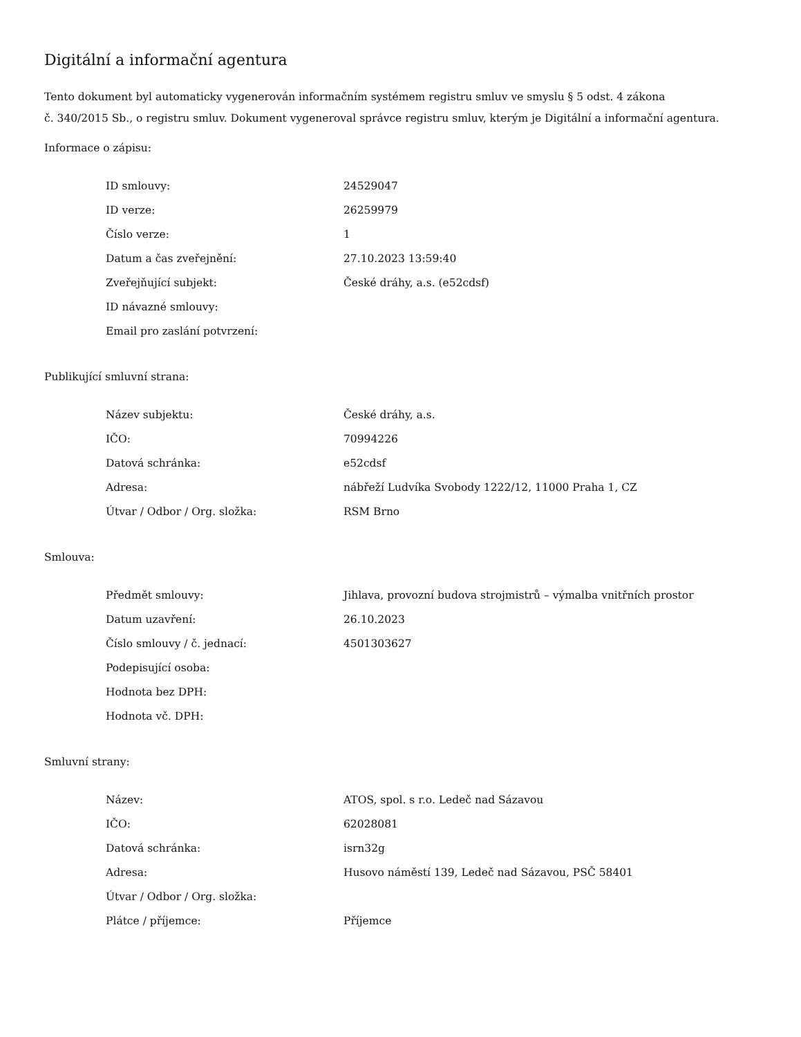Digitální a informační agentura
Tento dokument byl automaticky vygenerován informačním systémem registru smluv ve smyslu § 5 odst. 4 zákona
č. 340/2015 Sb., o registru smluv. Dokument vygeneroval správce registru smluv, kterým je Digitální a informační agentura.
Informace o zápisu:
| ID smlouvy: | 24529047 |
| ID verze: | 26259979 |
| Číslo verze: | 1 |
| Datum a čas zveřejnění: | 27.10.2023 13:59:40 |
| Zveřejňující subjekt: | České dráhy, a.s. (e52cdsf) |
| ID návazné smlouvy: | |
| Email pro zaslání potvrzení: | |
Publikující smluvní strana:
| Název subjektu: | České dráhy, a.s. |
| IČO: | 70994226 |
| Datová schránka: | e52cdsf |
| Adresa: | nábřeží Ludvíka Svobody 1222/12, 11000 Praha 1, CZ |
| Útvar / Odbor / Org. složka: | RSM Brno |
Smlouva:
| Předmět smlouvy: | Jihlava, provozní budova strojmistrů – výmalba vnitřních prostor |
| Datum uzavření: | 26.10.2023 |
| Číslo smlouvy / č. jednací: | 4501303627 |
| Podepisující osoba: | |
| Hodnota bez DPH: | |
| Hodnota vč. DPH: | |
Smluvní strany:
| Název: | ATOS, spol. s r.o. Ledeč nad Sázavou |
| IČO: | 62028081 |
| Datová schránka: | isrn32g |
| Adresa: | Husovo náměstí 139, Ledeč nad Sázavou, PSČ 58401 |
| Útvar / Odbor / Org. složka: | |
| Plátce / příjemce: | Příjemce |